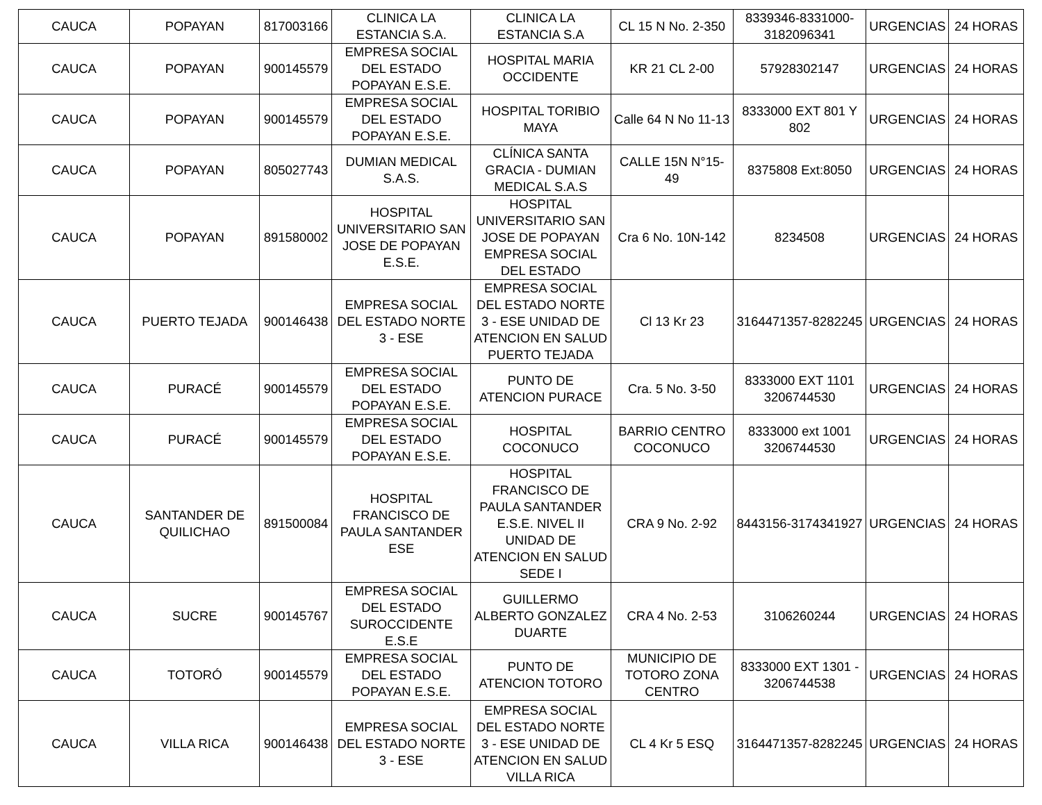| CAUCA | POPAYAN | 817003166 | CLINICA LA ESTANCIA S.A. | CLINICA LA ESTANCIA S.A | CL 15 N No. 2-350 | 8339346-8331000-3182096341 | URGENCIAS | 24 HORAS |
| CAUCA | POPAYAN | 900145579 | EMPRESA SOCIAL DEL ESTADO POPAYAN E.S.E. | HOSPITAL MARIA OCCIDENTE | KR 21 CL 2-00 | 57928302147 | URGENCIAS | 24 HORAS |
| CAUCA | POPAYAN | 900145579 | EMPRESA SOCIAL DEL ESTADO POPAYAN E.S.E. | HOSPITAL TORIBIO MAYA | Calle 64 N No 11-13 | 8333000 EXT 801 Y 802 | URGENCIAS | 24 HORAS |
| CAUCA | POPAYAN | 805027743 | DUMIAN MEDICAL S.A.S. | CLÍNICA SANTA GRACIA - DUMIAN MEDICAL S.A.S | CALLE 15N N°15-49 | 8375808 Ext:8050 | URGENCIAS | 24 HORAS |
| CAUCA | POPAYAN | 891580002 | HOSPITAL UNIVERSITARIO SAN JOSE DE POPAYAN E.S.E. | HOSPITAL UNIVERSITARIO SAN JOSE DE POPAYAN EMPRESA SOCIAL DEL ESTADO | Cra 6 No. 10N-142 | 8234508 | URGENCIAS | 24 HORAS |
| CAUCA | PUERTO TEJADA | 900146438 | EMPRESA SOCIAL DEL ESTADO NORTE 3 - ESE | EMPRESA SOCIAL DEL ESTADO NORTE 3 - ESE UNIDAD DE ATENCION EN SALUD PUERTO TEJADA | Cl 13 Kr 23 | 3164471357-8282245 | URGENCIAS | 24 HORAS |
| CAUCA | PURACÉ | 900145579 | EMPRESA SOCIAL DEL ESTADO POPAYAN E.S.E. | PUNTO DE ATENCION PURACE | Cra. 5 No. 3-50 | 8333000 EXT 1101 3206744530 | URGENCIAS | 24 HORAS |
| CAUCA | PURACÉ | 900145579 | EMPRESA SOCIAL DEL ESTADO POPAYAN E.S.E. | HOSPITAL COCONUCO | BARRIO CENTRO COCONUCO | 8333000 ext 1001 3206744530 | URGENCIAS | 24 HORAS |
| CAUCA | SANTANDER DE QUILICHAO | 891500084 | HOSPITAL FRANCISCO DE PAULA SANTANDER ESE | HOSPITAL FRANCISCO DE PAULA SANTANDER E.S.E. NIVEL II UNIDAD DE ATENCION EN SALUD SEDE I | CRA 9 No. 2-92 | 8443156-3174341927 | URGENCIAS | 24 HORAS |
| CAUCA | SUCRE | 900145767 | EMPRESA SOCIAL DEL ESTADO SUROCCIDENTE E.S.E | GUILLERMO ALBERTO GONZALEZ DUARTE | CRA 4 No. 2-53 | 3106260244 | URGENCIAS | 24 HORAS |
| CAUCA | TOTORÓ | 900145579 | EMPRESA SOCIAL DEL ESTADO POPAYAN E.S.E. | PUNTO DE ATENCION TOTORO | MUNICIPIO DE TOTORO ZONA CENTRO | 8333000 EXT 1301 - 3206744538 | URGENCIAS | 24 HORAS |
| CAUCA | VILLA RICA | 900146438 | EMPRESA SOCIAL DEL ESTADO NORTE 3 - ESE | EMPRESA SOCIAL DEL ESTADO NORTE 3 - ESE UNIDAD DE ATENCION EN SALUD VILLA RICA | CL 4 Kr 5 ESQ | 3164471357-8282245 | URGENCIAS | 24 HORAS |